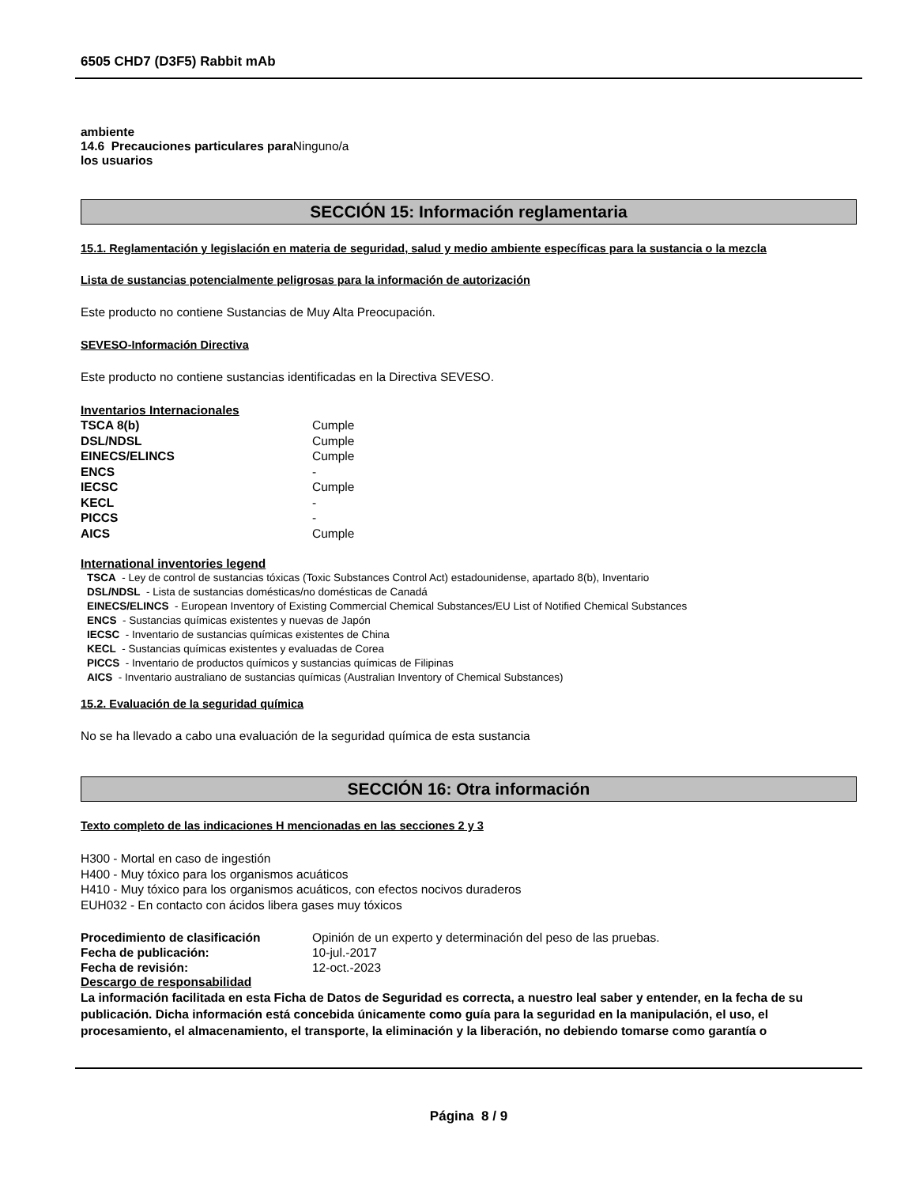6505 CHD7 (D3F5) Rabbit mAb
ambiente
14.6 Precauciones particulares para Ninguno/a
los usuarios
SECCIÓN 15: Información reglamentaria
15.1. Reglamentación y legislación en materia de seguridad, salud y medio ambiente específicas para la sustancia o la mezcla
Lista de sustancias potencialmente peligrosas para la información de autorización
Este producto no contiene Sustancias de Muy Alta Preocupación.
SEVESO-Información Directiva
Este producto no contiene sustancias identificadas en la Directiva SEVESO.
Inventarios Internacionales
| TSCA 8(b) | Cumple |
| DSL/NDSL | Cumple |
| EINECS/ELINCS | Cumple |
| ENCS | - |
| IECSC | Cumple |
| KECL | - |
| PICCS | - |
| AICS | Cumple |
International inventories legend
TSCA - Ley de control de sustancias tóxicas (Toxic Substances Control Act) estadounidense, apartado 8(b), Inventario
DSL/NDSL - Lista de sustancias domésticas/no domésticas de Canadá
EINECS/ELINCS - European Inventory of Existing Commercial Chemical Substances/EU List of Notified Chemical Substances
ENCS - Sustancias químicas existentes y nuevas de Japón
IECSC - Inventario de sustancias químicas existentes de China
KECL - Sustancias químicas existentes y evaluadas de Corea
PICCS - Inventario de productos químicos y sustancias químicas de Filipinas
AICS - Inventario australiano de sustancias químicas (Australian Inventory of Chemical Substances)
15.2. Evaluación de la seguridad química
No se ha llevado a cabo una evaluación de la seguridad química de esta sustancia
SECCIÓN 16: Otra información
Texto completo de las indicaciones H mencionadas en las secciones 2 y 3
H300 - Mortal en caso de ingestión
H400 - Muy tóxico para los organismos acuáticos
H410 - Muy tóxico para los organismos acuáticos, con efectos nocivos duraderos
EUH032 - En contacto con ácidos libera gases muy tóxicos
| Procedimiento de clasificación | Opinión de un experto y determinación del peso de las pruebas. |
| Fecha de publicación: | 10-jul.-2017 |
| Fecha de revisión: | 12-oct.-2023 |
Descargo de responsabilidad
La información facilitada en esta Ficha de Datos de Seguridad es correcta, a nuestro leal saber y entender, en la fecha de su publicación. Dicha información está concebida únicamente como guía para la seguridad en la manipulación, el uso, el procesamiento, el almacenamiento, el transporte, la eliminación y la liberación, no debiendo tomarse como garantía o
Página 8 / 9